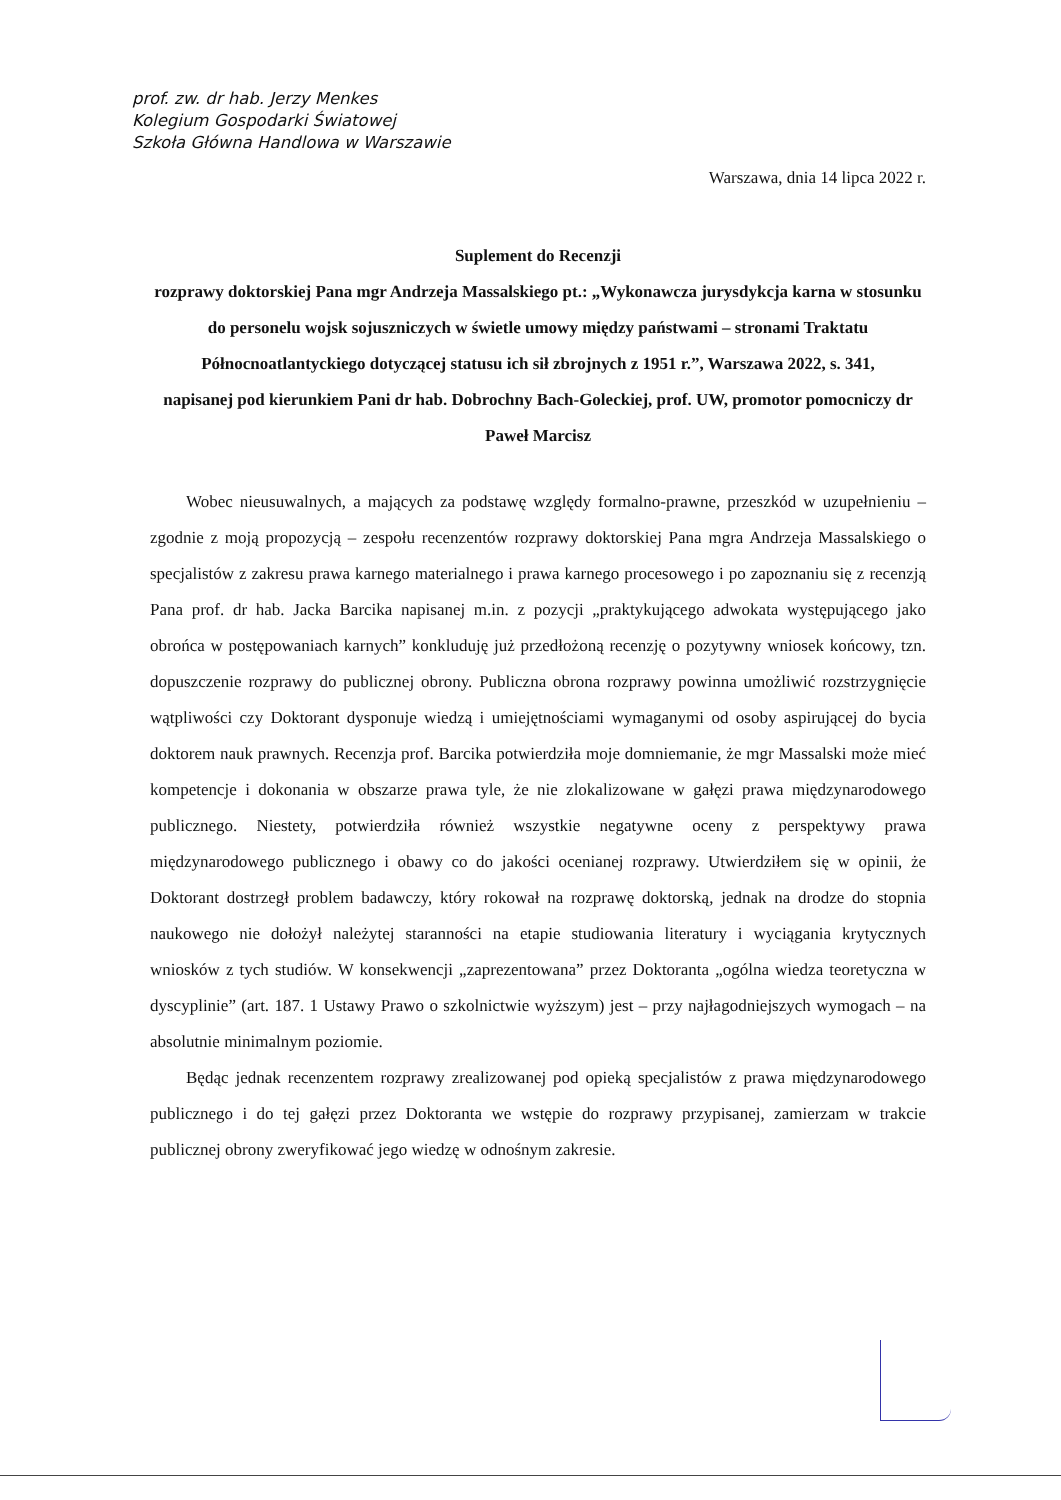prof. zw. dr hab. Jerzy Menkes
Kolegium Gospodarki Światowej
Szkoła Główna Handlowa w Warszawie
Warszawa, dnia 14 lipca 2022 r.
Suplement do Recenzji
rozprawy doktorskiej Pana mgr Andrzeja Massalskiego pt.: „Wykonawcza jurysdykcja karna w stosunku do personelu wojsk sojuszniczych w świetle umowy między państwami – stronami Traktatu Północnoatlantyckiego dotyczącej statusu ich sił zbrojnych z 1951 r.”, Warszawa 2022, s. 341,
napisanej pod kierunkiem Pani dr hab. Dobrochny Bach-Goleckiej, prof. UW, promotor pomocniczy dr Paweł Marcisz
Wobec nieusuwalnych, a mających za podstawę względy formalno-prawne, przeszkód w uzupełnieniu – zgodnie z moją propozycją – zespołu recenzentów rozprawy doktorskiej Pana mgra Andrzeja Massalskiego o specjalistów z zakresu prawa karnego materialnego i prawa karnego procesowego i po zapoznaniu się z recenzją Pana prof. dr hab. Jacka Barcika napisanej m.in. z pozycji „praktykującego adwokata występującego jako obrońca w postępowaniach karnych” konkluduję już przedłożoną recenzję o pozytywny wniosek końcowy, tzn. dopuszczenie rozprawy do publicznej obrony. Publiczna obrona rozprawy powinna umożliwić rozstrzygnięcie wątpliwości czy Doktorant dysponuje wiedzą i umiejętnościami wymaganymi od osoby aspirującej do bycia doktorem nauk prawnych. Recenzja prof. Barcika potwierdziła moje domniemanie, że mgr Massalski może mieć kompetencje i dokonania w obszarze prawa tyle, że nie zlokalizowane w gałęzi prawa międzynarodowego publicznego. Niestety, potwierdziła również wszystkie negatywne oceny z perspektywy prawa międzynarodowego publicznego i obawy co do jakości ocenianej rozprawy. Utwierdziłem się w opinii, że Doktorant dostrzegł problem badawczy, który rokował na rozprawę doktorską, jednak na drodze do stopnia naukowego nie dołożył należytej staranności na etapie studiowania literatury i wyciągania krytycznych wniosków z tych studiów. W konsekwencji „zaprezentowana” przez Doktoranta „ogólna wiedza teoretyczna w dyscyplinie” (art. 187. 1 Ustawy Prawo o szkolnictwie wyższym) jest – przy najłagodniejszych wymogach – na absolutnie minimalnym poziomie.
Będąc jednak recenzentem rozprawy zrealizowanej pod opieką specjalistów z prawa międzynarodowego publicznego i do tej gałęzi przez Doktoranta we wstępie do rozprawy przypisanej, zamierzam w trakcie publicznej obrony zweryfikować jego wiedzę w odnośnym zakresie.